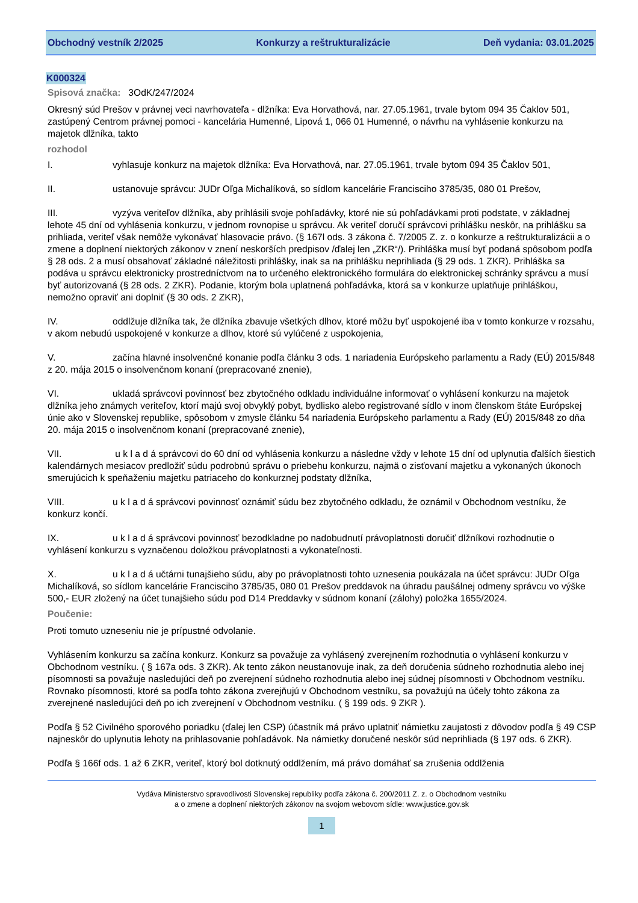Obchodný vestník 2/2025 Konkurzy a reštrukturalizácie Deň vydania: 03.01.2025
K000324
Spisová značka: 3OdK/247/2024
Okresný súd Prešov v právnej veci navrhovateľa - dlžníka: Eva Horvathová, nar. 27.05.1961, trvale bytom 094 35 Čaklov 501, zastúpený Centrom právnej pomoci - kancelária Humenné, Lipová 1, 066 01 Humenné, o návrhu na vyhlásenie konkurzu na majetok dlžníka, takto
rozhodol
I. vyhlasuje konkurz na majetok dlžníka: Eva Horvathová, nar. 27.05.1961, trvale bytom 094 35 Čaklov 501,
II. ustanovuje správcu: JUDr Oľga Michalíková, so sídlom kancelárie Francisciho 3785/35, 080 01 Prešov,
III. vyzýva veriteľov dlžníka, aby prihlásili svoje pohľadávky, ktoré nie sú pohľadávkami proti podstate, v základnej lehote 45 dní od vyhlásenia konkurzu, v jednom rovnopise u správcu. Ak veriteľ doručí správcovi prihlášku neskôr, na prihlášku sa prihliada, veriteľ však nemôže vykonávať hlasovacie právo. (§ 167l ods. 3 zákona č. 7/2005 Z. z. o konkurze a reštrukturalizácii a o zmene a doplnení niektorých zákonov v znení neskorších predpisov /ďalej len „ZKR“/). Prihláška musí byť podaná spôsobom podľa § 28 ods. 2 a musí obsahovať základné náležitosti prihlášky, inak sa na prihlášku neprihliada (§ 29 ods. 1 ZKR). Prihláška sa podáva u správcu elektronicky prostredníctvom na to určeného elektronického formulára do elektronickej schránky správcu a musí byť autorizovaná (§ 28 ods. 2 ZKR). Podanie, ktorým bola uplatnená pohľadávka, ktorá sa v konkurze uplatňuje prihláškou, nemožno opraviť ani doplniť (§ 30 ods. 2 ZKR),
IV. oddlžuje dlžníka tak, že dlžníka zbavuje všetkých dlhov, ktoré môžu byť uspokojené iba v tomto konkurze v rozsahu, v akom nebudú uspokojené v konkurze a dlhov, ktoré sú vylúčené z uspokojenia,
V. začína hlavné insolvenčné konanie podľa článku 3 ods. 1 nariadenia Európskeho parlamentu a Rady (EÚ) 2015/848 z 20. mája 2015 o insolvenčnom konaní (prepracované znenie),
VI. ukladá správcovi povinnosť bez zbytočného odkladu individuálne informovať o vyhlásení konkurzu na majetok dlžníka jeho známych veriteľov, ktorí majú svoj obvyklý pobyt, bydlisko alebo registrované sídlo v inom členskom štáte Európskej únie ako v Slovenskej republike, spôsobom v zmysle článku 54 nariadenia Európskeho parlamentu a Rady (EÚ) 2015/848 zo dňa 20. mája 2015 o insolvenčnom konaní (prepracované znenie),
VII. u k l a d á správcovi do 60 dní od vyhlásenia konkurzu a následne vždy v lehote 15 dní od uplynutia ďalších šiestich kalendárnych mesiacov predložiť súdu podrobnú správu o priebehu konkurzu, najmä o zisťovaní majetku a vykonaných úkonoch smerujúcich k speňaženiu majetku patriaceho do konkurznej podstaty dlžníka,
VIII. u k l a d á správcovi povinnosť oznámiť súdu bez zbytočného odkladu, že oznámil v Obchodnom vestníku, že konkurz končí.
IX. u k l a d á správcovi povinnosť bezodkladne po nadobudnutí právoplatnosti doručiť dlžníkovi rozhodnutie o vyhlásení konkurzu s vyznačenou doložkou právoplatnosti a vykonateľnosti.
X. u k l a d á učtárni tunajšieho súdu, aby po právoplatnosti tohto uznesenia poukázala na účet správcu: JUDr Oľga Michalíková, so sídlom kancelárie Francisciho 3785/35, 080 01 Prešov preddavok na úhradu paušálnej odmeny správcu vo výške 500,- EUR zložený na účet tunajšieho súdu pod D14 Preddavky v súdnom konaní (zálohy) položka 1655/2024.
Poučenie:
Proti tomuto uzneseniu nie je prípustné odvolanie.
Vyhlásením konkurzu sa začína konkurz. Konkurz sa považuje za vyhlásený zverejnením rozhodnutia o vyhlásení konkurzu v Obchodnom vestníku. ( § 167a ods. 3 ZKR). Ak tento zákon neustanovuje inak, za deň doručenia súdneho rozhodnutia alebo inej písomnosti sa považuje nasledujúci deň po zverejnení súdneho rozhodnutia alebo inej súdnej písomnosti v Obchodnom vestníku. Rovnako písomnosti, ktoré sa podľa tohto zákona zverejňujú v Obchodnom vestníku, sa považujú na účely tohto zákona za zverejnené nasledujúci deň po ich zverejnení v Obchodnom vestníku. ( § 199 ods. 9 ZKR ).
Podľa § 52 Civilného sporového poriadku (ďalej len CSP) účastník má právo uplatniť námietku zaujatosti z dôvodov podľa § 49 CSP najneskôr do uplynutia lehoty na prihlasovanie pohľadávok. Na námietky doručené neskôr súd neprihliada (§ 197 ods. 6 ZKR).
Podľa § 166f ods. 1 až 6 ZKR, veriteľ, ktorý bol dotknutý oddlžením, má právo domáhať sa zrušenia oddlženia
Vydáva Ministerstvo spravodlivosti Slovenskej republiky podľa zákona č. 200/2011 Z. z. o Obchodnom vestníku
a o zmene a doplnení niektorých zákonov na svojom webovom sídle: www.justice.gov.sk
1